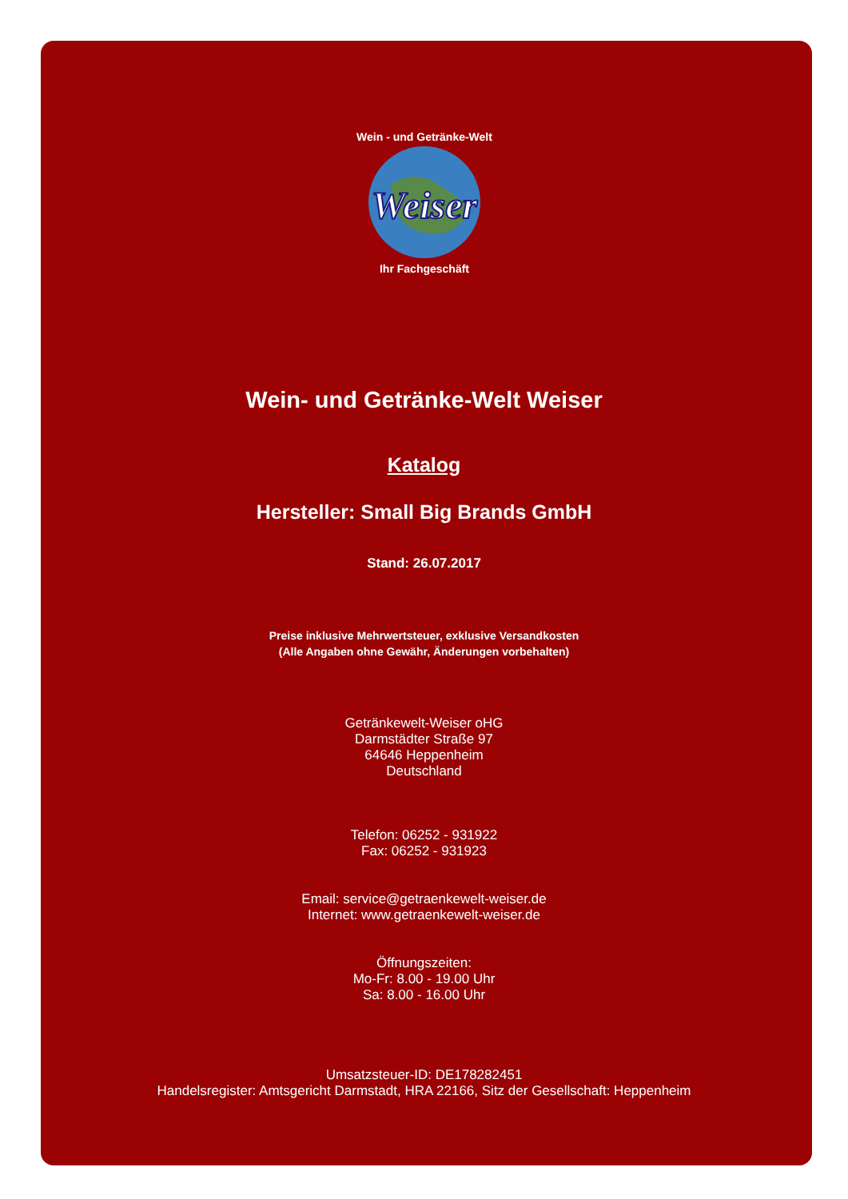Weiser
Wein - und Getränke-Welt
Ihr Fachgeschäft
Wein- und Getränke-Welt Weiser
Katalog
Hersteller: Small Big Brands GmbH
Stand: 26.07.2017
Preise inklusive Mehrwertsteuer, exklusive Versandkosten
(Alle Angaben ohne Gewähr, Änderungen vorbehalten)
Getränkewelt-Weiser oHG
Darmstädter Straße 97
64646 Heppenheim
Deutschland
Telefon: 06252 - 931922
Fax: 06252 - 931923
Email: service@getraenkewelt-weiser.de
Internet: www.getraenkewelt-weiser.de
Öffnungszeiten:
Mo-Fr: 8.00 - 19.00 Uhr
Sa: 8.00 - 16.00 Uhr
Umsatzsteuer-ID: DE178282451
Handelsregister: Amtsgericht Darmstadt, HRA 22166, Sitz der Gesellschaft: Heppenheim